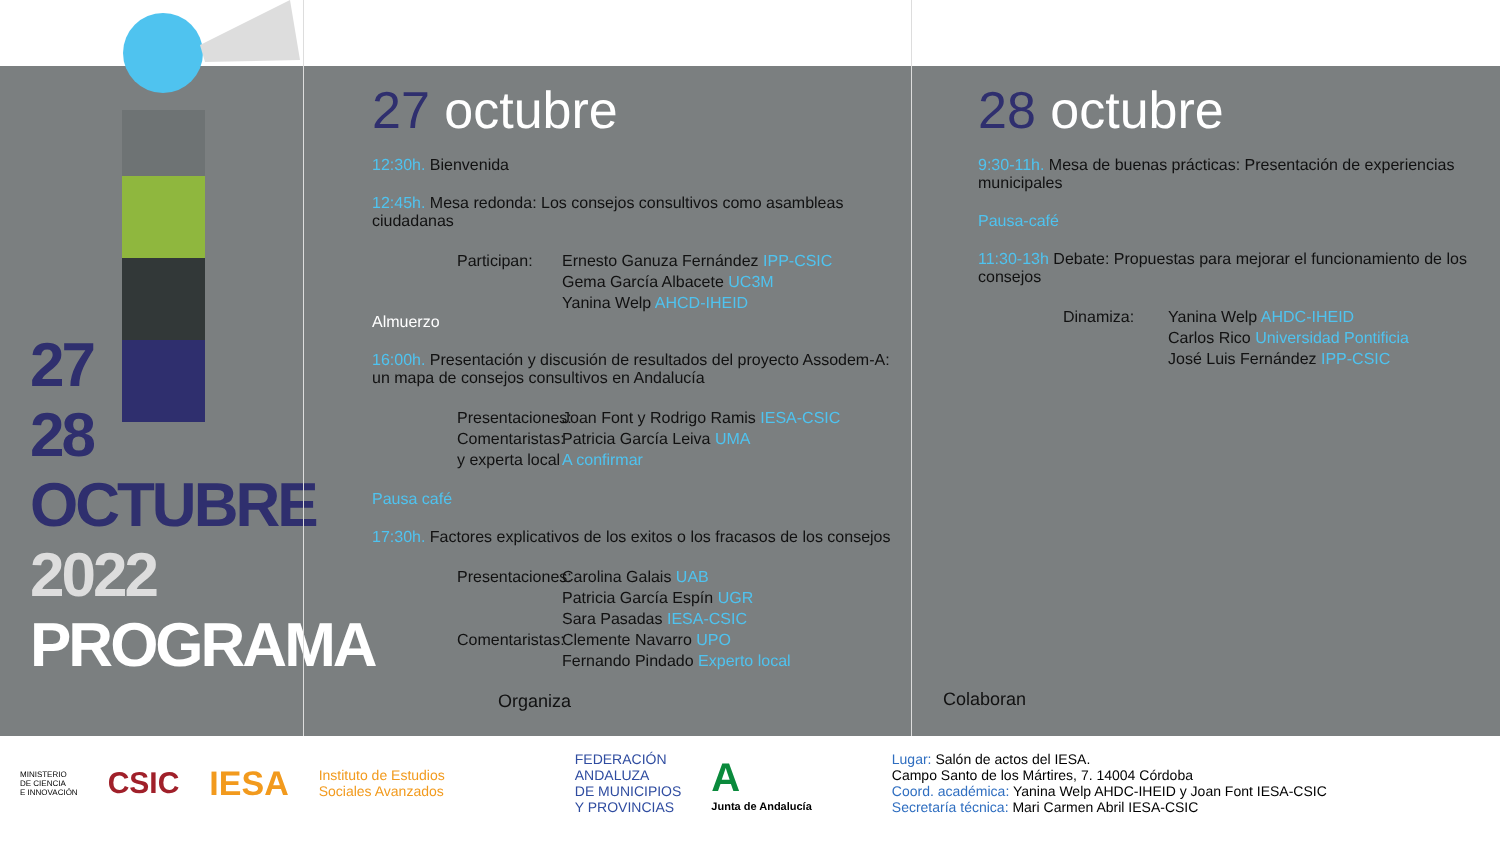27
28
OCTUBRE
2022
PROGRAMA
27 octubre
12:30h. Bienvenida
12:45h. Mesa redonda: Los consejos consultivos como asambleas ciudadanas
Participan: Ernesto Ganuza Fernández IPP-CSIC
Gema García Albacete UC3M
Yanina Welp AHCD-IHEID
Almuerzo
16:00h. Presentación y discusión de resultados del proyecto Assodem-A:
un mapa de consejos consultivos en Andalucía
Presentaciones:
Comentaristas:
y experta local Joan Font y Rodrigo Ramis IESA-CSIC
Patricia García Leiva UMA
A confirmar
Pausa café
17:30h. Factores explicativos de los exitos o los fracasos de los consejos
Presentaciones:
Comentaristas: Carolina Galais UAB
Patricia García Espín UGR
Sara Pasadas IESA-CSIC
Clemente Navarro UPO
Fernando Pindado Experto local
Organiza
28 octubre
9:30-11h. Mesa de buenas prácticas: Presentación de experiencias municipales
Pausa-café
11:30-13h Debate: Propuestas para mejorar el funcionamiento de los consejos
Dinamiza: Yanina Welp AHDC-IHEID
Carlos Rico Universidad Pontificia
José Luis Fernández IPP-CSIC
Colaboran
MINISTERIO
DE CIENCIA
E INNOVACIÓN CSIC IESA Instituto de Estudios
Sociales Avanzados FEDERACIÓN
ANDALUZA
DE MUNICIPIOS
Y PROVINCIAS A
Junta de Andalucía Lugar: Salón de actos del IESA.
Campo Santo de los Mártires, 7. 14004 Córdoba
Coord. académica: Yanina Welp AHDC-IHEID y Joan Font IESA-CSIC
Secretaría técnica: Mari Carmen Abril IESA-CSIC